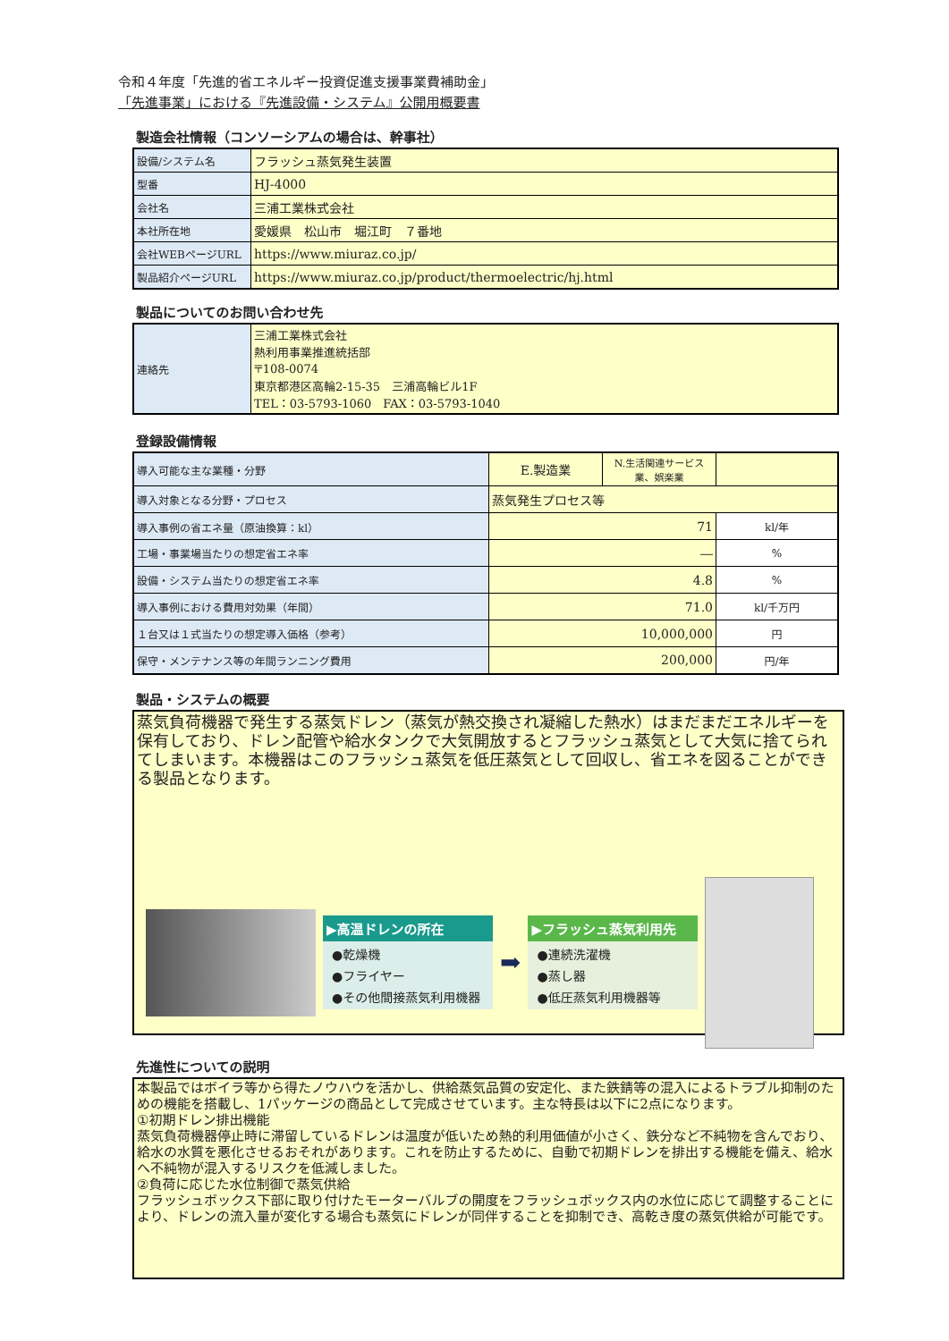令和４年度「先進的省エネルギー投資促進支援事業費補助金」
「先進事業」における『先進設備・システム』公開用概要書
製造会社情報（コンソーシアムの場合は、幹事社）
| 設備/システム名 | フラッシュ蒸気発生装置 |
| 型番 | HJ-4000 |
| 会社名 | 三浦工業株式会社 |
| 本社所在地 | 愛媛県 松山市 堀江町 ７番地 |
| 会社WEBページURL | https://www.miuraz.co.jp/ |
| 製品紹介ページURL | https://www.miuraz.co.jp/product/thermoelectric/hj.html |
製品についてのお問い合わせ先
| 連絡先 | 三浦工業株式会社 熱利用事業推進統括部 〒108-0074 東京都港区高輪2-15-35 三浦高輪ビル1F TEL：03-5793-1060 FAX：03-5793-1040 |
登録設備情報
| 導入可能な主な業種・分野 | E.製造業 | N.生活関連サービス業、娯楽業 | |
| 導入対象となる分野・プロセス | 蒸気発生プロセス等 | | |
| 導入事例の省エネ量（原油換算：kl） | 71 | | kl/年 |
| 工場・事業場当たりの想定省エネ率 | ― | | % |
| 設備・システム当たりの想定省エネ率 | 4.8 | | % |
| 導入事例における費用対効果（年間） | 71.0 | | kl/千万円 |
| １台又は１式当たりの想定導入価格（参考） | 10,000,000 | | 円 |
| 保守・メンテナンス等の年間ランニング費用 | 200,000 | | 円/年 |
製品・システムの概要
蒸気負荷機器で発生する蒸気ドレン（蒸気が熱交換され凝縮した熱水）はまだまだエネルギーを保有しており、ドレン配管や給水タンクで大気開放するとフラッシュ蒸気として大気に捨てられてしまいます。本機器はこのフラッシュ蒸気を低圧蒸気として回収し、省エネを図ることができる製品となります。
▶高温ドレンの所在
●乾燥機
●フライヤー
●その他間接蒸気利用機器
➡
▶フラッシュ蒸気利用先
●連続洗濯機
●蒸し器
●低圧蒸気利用機器等
先進性についての説明
本製品ではボイラ等から得たノウハウを活かし、供給蒸気品質の安定化、また鉄錆等の混入によるトラブル抑制のための機能を搭載し、1パッケージの商品として完成させています。主な特長は以下に2点になります。
①初期ドレン排出機能
蒸気負荷機器停止時に滞留しているドレンは温度が低いため熱的利用価値が小さく、鉄分など不純物を含んでおり、給水の水質を悪化させるおそれがあります。これを防止するために、自動で初期ドレンを排出する機能を備え、給水へ不純物が混入するリスクを低減しました。
②負荷に応じた水位制御で蒸気供給
フラッシュボックス下部に取り付けたモーターバルブの開度をフラッシュボックス内の水位に応じて調整することにより、ドレンの流入量が変化する場合も蒸気にドレンが同伴することを抑制でき、高乾き度の蒸気供給が可能です。